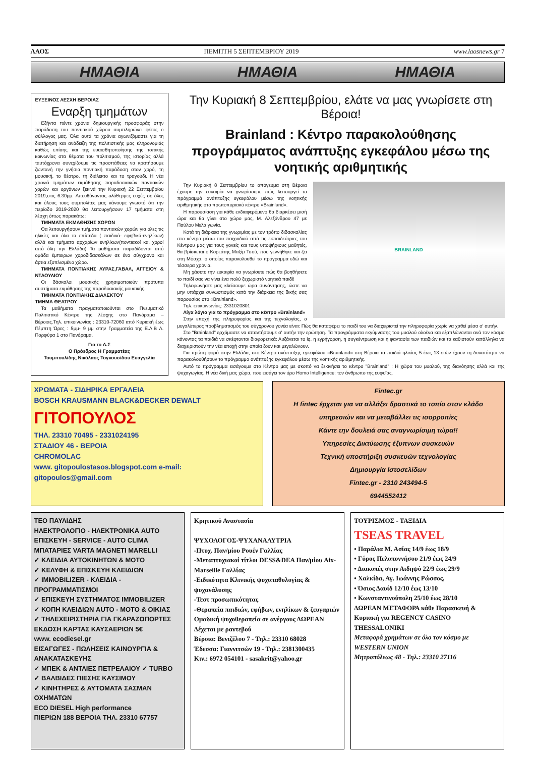ΛΑΟΣ ΠΕΜΠΤΗ 5 ΣΕΠΤΕΜΒΡΙΟΥ 2019 www.laosnews.gr 7
ΗΜΑΘΙΑ ΗΜΑΘΙΑ ΗΜΑΘΙΑ
ΕΥΞΕΙΝΟΣ ΛΕΣΧΗ ΒΕΡΟΙΑΣ
Εναρξη τμημάτων
Εξήντα πέντε χρόνια δημιουργικής προσφοράς στην παράδοση του ποντιακού χώρου συμπληρώνει φέτος ο σύλλογος μας. Όλα αυτά τα χρόνια αγωνιζόμαστε για τη διατήρηση και ανάδειξη της πολιτιστικής μας κληρονομιάς καθώς επίσης και της ευαισθητοποίησης της τοπικής κοινωνίας στα θέματα του πολιτισμού, της ιστορίας αλλά ταυτόχρονα συνεχίζουμε τις προσπάθειες να κρατήσουμε ζωντανή την γνήσια ποντιακή παράδοση στον χορό, τη μουσική, το θέατρο, τη διάλεκτο και το τραγούδι. Η νέα χρονιά τμημάτων εκμάθησης παραδοσιακών ποντιακών χορών και οργάνων ξεκινά την Κυριακή 22 Σεπτεμβρίου 2019,στις 6.30μμ. Απευθύνοντας ολόθερμες ευχές σε όλες και όλους τους συμπολίτες μας κάνουμε γνωστό ότι την περίοδο 2019-2020 θα λειτουργήσουν 17 τμήματα στη λέσχη όπως παρακάτω:
ΤΜΗΜΑΤΑ ΕΚΜΑΘΗΣΗΣ ΧΟΡΩΝ
Θα λειτουργήσουν τμήματα ποντιακών χορών για όλες τις ηλικίες και όλα τα επίπεδα ( παιδικά- εφηβικά-ενηλίκων) αλλά και τμήματα αρχαρίων ενηλίκων(ποντιακοί και χοροί από όλη την Ελλάδα) Τα μαθήματα παραδίδονται από ομάδα έμπειρων χοροδιδασκάλων σε ένα σύγχρονο και άρτια εξοπλισμένο χώρο.
ΤΜΗΜΑΤΑ ΠΟΝΤΙΑΚΗΣ ΛΥΡΑΣ,ΓΑΒΑΛ, ΑΓΓΕΙΟΥ & ΝΤΑΟΥΛΙΟΥ
Οι δάσκαλοι μουσικής χρησιμοποιούν πρότυπα συστήματα εκμάθησης της παραδοσιακής μουσικής.
ΤΜΗΜΑΤΑ ΠΟΝΤΙΑΚΗΣ ΔΙΑΛΕΚΤΟΥ
ΤΜΗΜΑ ΘΕΑΤΡΟΥ
Τα μαθήματα πραγματοποιούνται στο Πνευματικό Πολιτιστικό Κέντρο της λέσχης στο Πανόραμα – Βέροιας.Τηλ. επικοινωνίας : 23310-72060 από Κυριακή έως Πέμπτη Ώρες : 5μμ- 9 μμ στην Γραμματεία της Ε.Λ.Β Λ. Πορφύρα 1 στο Πανόραμα.
Για το Δ.Σ
Ο Πρόεδρος Η Γραμματέας
Τουμπουλίδης Νικόλαος Τογκουσίδου Ευαγγελία
Την Κυριακή 8 Σεπτεμβρίου, ελάτε να μας γνωρίσετε στη Βέροια!
Brainland : Κέντρο παρακολούθησης προγράμματος ανάπτυξης εγκεφάλου μέσω της νοητικής αριθμητικής
BRAINLAND
Την Κυριακή 8 Σεπτεμβρίου το απόγευμα στη Βέροια έχουμε την ευκαιρία να γνωρίσουμε πώς λειτουργεί το πρόγραμμά ανάπτυξης εγκεφάλου μέσω της νοητικής αριθμητικής στο πρωτοποριακό κέντρο «Brainland».
Η παρουσίαση για κάθε ενδιαφερόμενο θα διαρκέσει μισή ώρα και θα γίνει στο χώρο μας, Μ. Αλεξάνδρου 47 με Παύλου Μελά γωνία.
Κατά τη διάρκεια της γνωριμίας με τον τρόπο διδασκαλίας στο κέντρο μέσω του παιχνιδιού από τις εκπαιδεύτριες του Κέντρου μας για τους γονείς και τους υποψήφιους μαθητές, θα βρίσκεται ο Κορεάτης Μαξίμ Τσού, που γεννήθηκε και ζει στη Μόσχα, ο οποίος παρακολουθεί το πρόγραμμα εδώ και τέσσερα χρόνια.
Μη χάσετε την ευκαιρία να γνωρίσετε πώς θα βοηθήσετε το παιδί σας να γίνει ένα πολύ ξεχωριστό νοητικά παιδί!
Τηλεφωνήστε μας κλείσουμε ώρα συνάντησης, ώστε να μην υπάρχει συνωστισμός κατά την διάρκεια της δικής σας παρουσίας στο «Brainland».
Τηλ. επικοινωνίας: 2331020801
Λίγα λόγια για το πρόγραμμα στο κέντρο «Brainland»
Στην εποχή της πληροφορίας και της τεχνολογίας, ο μεγαλύτερος προβληματισμός του σύγχρονου γονέα είναι: Πώς θα καταφέρει το παιδί του να διαχειριστεί την πληροφορία χωρίς να χαθεί μέσα σ' αυτήν.
Στο "Brainland" ερχόμαστε να απαντήσουμε σ' αυτήν την ερώτηση. Τα προγράμματα εκγύμνασης του μυαλού ολοένα και εξαπλώνονται ανά τον κόσμο κάνοντας τα παιδιά να σκέφτονται διαφορετικά: Αυξάνεται το iq, η εγρήγορση, η συγκέντρωση και η φαντασία των παιδιών και τα καθιστούν κατάλληλα να διαχειριστούν την νέα εποχή στην οποία ζουν και μεγαλώνουν.
Για πρώτη φορά στην Ελλάδα, στο Κέντρο ανάπτυξης εγκεφάλου «Brainland» στη Βέροια τα παιδιά ηλικίας 5 έως 13 ετών έχουν τη δυνατότητα να παρακολουθήσουν το πρόγραμμα ανάπτυξης εγκεφάλου μέσω της νοητικής αριθμητικής.
Αυτό το πρόγραμμα εισάγουμε στο Κέντρο μας με σκοπό να ξεκινήσει το κέντρο "Brainland" : Η χώρα του μυαλού, της διανόησης αλλά και της ψυχαγωγίας. Η νέα δική μας χώρα, που εισάγει τον όρο Homo Intelligence: τον άνθρωπο της ευφυΐας.
ΧΡΩΜΑΤΑ - ΣΙΔΗΡΙΚΑ ΕΡΓΑΛΕΙΑ
BOSCH KRAUSMANN BLACK&DECKER DEWALT
ΓΙΤΟΠΟΥΛΟΣ
ΤΗΛ. 23310 70495 - 2331024195
ΣΤΑΔΙΟΥ 46 - ΒΕΡΟΙΑ
CHROMOLAC
www. gitopoulostasos.blogspot.com e-mail: gitopoulos@gmail.com
Fintec.gr
Η fintec έρχεται για να αλλάξει δραστικά το τοπίο στον κλάδο υπηρεσιών και να μεταβάλλει τις ισορροπίες
Κάντε την δουλειά σας αναγνωρίσιμη τώρα!!
Υπηρεσίες Δικτύωσης έξυπνων συσκευών
Τεχνική υποστήριξη συσκευών τεχνολογίας
Δημιουργία Ιστοσελίδων
Fintec.gr - 2310 243494-5
6944552412
ΤΕΟ ΠΑΥΛΙΔΗΣ
ΗΛΕΚΤΡΟΛΟΓΙΟ - ΗΛΕΚΤΡΟΝΙΚΑ AUTO
ΕΠΙΣΚΕΥΗ - SERVICE - AUTO CLIMA
ΜΠΑΤΑΡΙΕΣ VARTA MAGNETI MARELLI
✓ ΚΛΕΙΔΙΑ ΑΥΤΟΚΙΝΗΤΩΝ & ΜΟΤΟ
✓ ΚΕΛΥΦΗ & ΕΠΙΣΚΕΥΗ ΚΛΕΙΔΙΩΝ
✓ IMMOBILIZER - ΚΛΕΙΔΙΑ - ΠΡΟΓΡΑΜΜΑΤΙΣΜΟΙ
✓ ΕΠΙΣΚΕΥΗ ΣΥΣΤΗΜΑΤΟΣ IMMOBILIZER
✓ ΚΟΠΗ ΚΛΕΙΔΙΩΝ AUTO - ΜΟΤΟ & ΟΙΚΙΑΣ
✓ ΤΗΛΕΧΕΙΡΙΣΤΗΡΙΑ ΓΙΑ ΓΚΑΡΑΖΟΠΟΡΤΕΣ
ΕΚΔΟΣΗ ΚΑΡΤΑΣ ΚΑΥΣΑΕΡΙΩΝ 5€
www. ecodiesel.gr
ΕΙΣΑΓΩΓΕΣ - ΠΩΛΗΣΕΙΣ ΚΑΙΝΟΥΡΓΙΑ & ΑΝΑΚΑΤΑΣΚΕΥΗΣ
✓ ΜΠΕΚ & ΑΝΤΛΙΕΣ ΠΕΤΡΕΛΑΙΟΥ ✓ TURBO
✓ ΒΑΛΒΙΔΕΣ ΠΙΕΣΗΣ ΚΑΥΣΙΜΟΥ
✓ ΚΙΝΗΤΗΡΕΣ & ΑΥΤΟΜΑΤΑ ΣΑΣΜΑΝ ΟΧΗΜΑΤΩΝ
ECO DIESEL High performance
ΠΙΕΡΙΩΝ 188 ΒΕΡΟΙΑ ΤΗΛ. 23310 67757
Κρητικού Αναστασία
ΨΥΧΟΛΟΓΟΣ-ΨΥΧΑΝΑΛΥΤΡΙΑ
-Πτυχ. Παν/μίου Ρουέν Γαλλίας
-Μεταπτυχιακοί τίτλοι DESS&DEA Παν/μίου Aix-Marseille Γαλλίας
-Ειδικότητα Κλινικής ψυχοπαθολογίας & ψυχανάλυσης
-Τεστ προσωπικότητας
-Θεραπεία παιδιών, εφήβων, ενηλίκων & ζευγαριών
Ομαδική ψυχοθεραπεία σε ανέργους ΔΩΡΕΑΝ
Δέχεται με ραντεβού
Βέροια: Βενιζέλου 7 - Τηλ.: 23310 68028
Έδεσσα: Γιαννιτσών 19 - Τηλ.: 2381300435
Κιν.: 6972 054101 - sasakrit@yahoo.gr
ΤΟΥΡΙΣΜΟΣ - ΤΑΞΙΔΙΑ
TSEAS TRAVEL
• Παράλια Μ. Ασίας 14/9 έως 18/9
• Γύρος Πελοποννήσου 21/9 έως 24/9
• Διακοπές στην Αιδηψό 22/9 έως 29/9
• Χαλκίδα, Αγ. Ιωάννης Ρώσσος,
• Όσιος Δαυίδ 12/10 έως 13/10
• Κωνσταντινούπολη 25/10 έως 28/10
ΔΩΡΕΑΝ ΜΕΤΑΦΟΡΑ κάθε Παρασκευή & Κυριακή για REGENCY CASINO THESSALONIKI
Μεταφορά χρημάτων σε όλο τον κόσμο με WESTERN UNION
Μητροπόλεως 48 - Τηλ.: 23310 27116